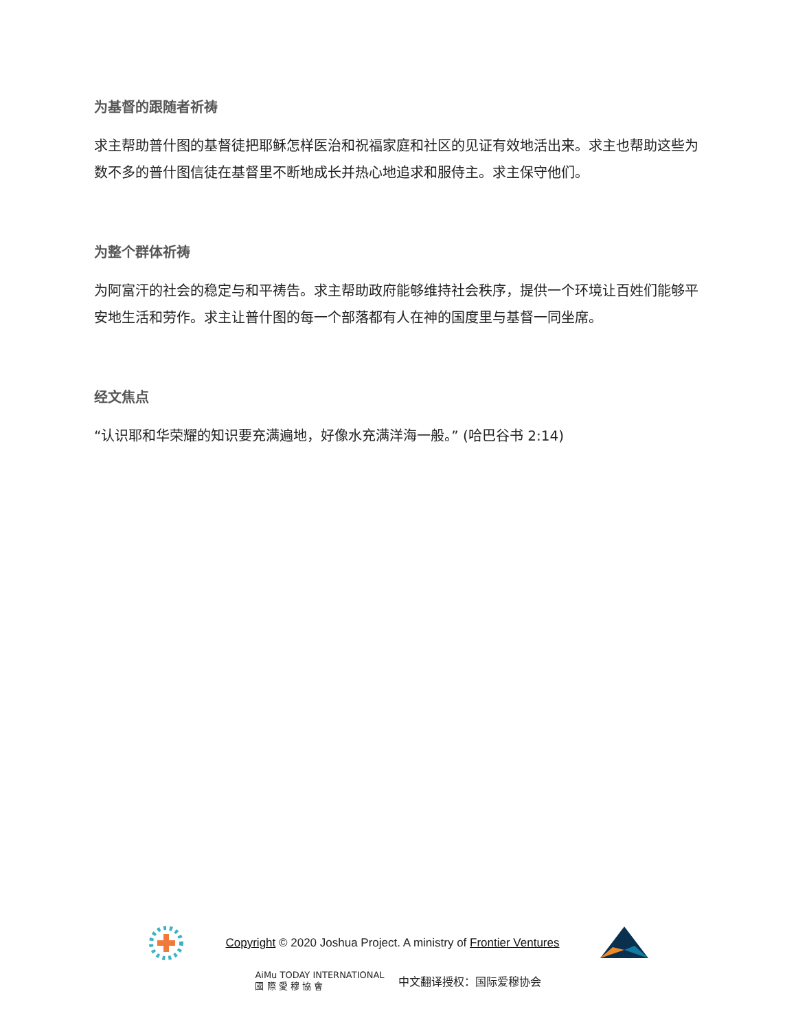为基督的跟随者祈祷
求主帮助普什图的基督徒把耶稣怎样医治和祝福家庭和社区的见证有效地活出来。求主也帮助这些为数不多的普什图信徒在基督里不断地成长并热心地追求和服侍主。求主保守他们。
为整个群体祈祷
为阿富汗的社会的稳定与和平祷告。求主帮助政府能够维持社会秩序，提供一个环境让百姓们能够平安地生活和劳作。求主让普什图的每一个部落都有人在神的国度里与基督一同坐席。
经文焦点
“认识耶和华荣耀的知识要充满遍地，好像水充满洋海一般。” (哈巴谷书 2:14)
Copyright © 2020 Joshua Project. A ministry of Frontier Ventures
AiMu TODAY INTERNATIONAL
國 際 愛 穆 協 會
中文翻译授权：国际爱穆协会